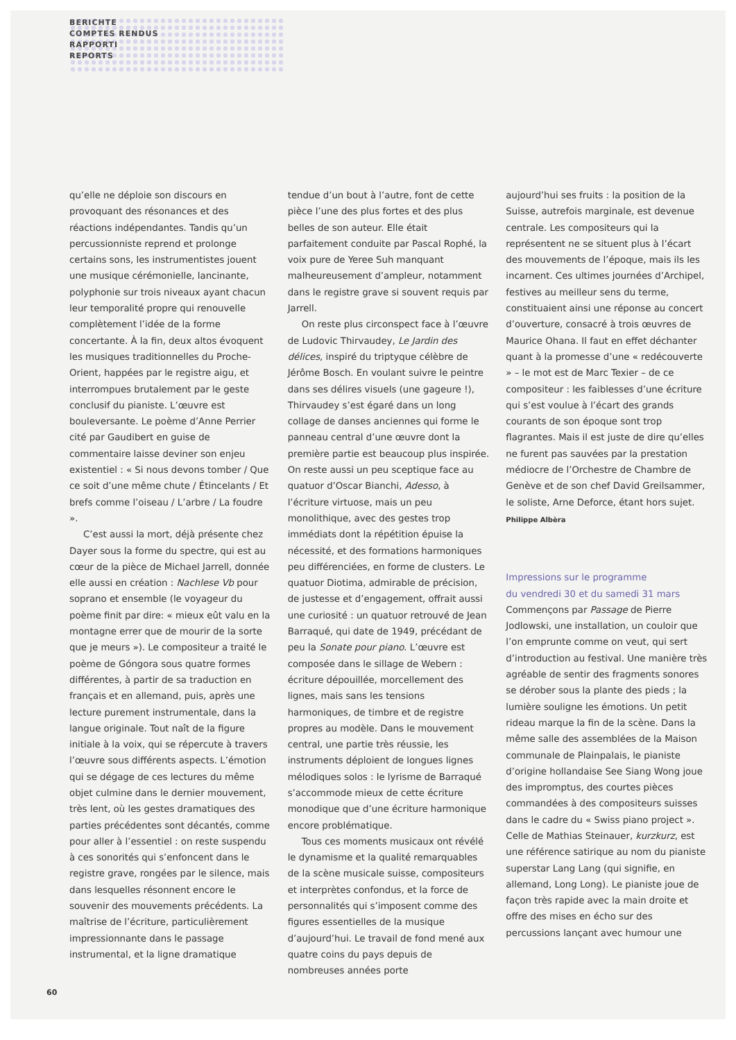BERICHTE
COMPTES RENDUS
RAPPORTI
REPORTS
qu’elle ne déploie son discours en provoquant des résonances et des réactions indépendantes. Tandis qu’un percussionniste reprend et prolonge certains sons, les instrumentistes jouent une musique cérémonielle, lancinante, polyphonie sur trois niveaux ayant chacun leur temporalité propre qui renouvelle complètement l’idée de la forme concertante. À la fin, deux altos évoquent les musiques traditionnelles du Proche-Orient, happées par le registre aigu, et interrompues brutalement par le geste conclusif du pianiste. L’œuvre est bouleversante. Le poème d’Anne Perrier cité par Gaudibert en guise de commentaire laisse deviner son enjeu existentiel : « Si nous devons tomber / Que ce soit d’une même chute / Étincelants / Et brefs comme l’oiseau / L’arbre / La foudre ».
C’est aussi la mort, déjà présente chez Dayer sous la forme du spectre, qui est au cœur de la pièce de Michael Jarrell, donnée elle aussi en création : Nachlese Vb pour soprano et ensemble (le voyageur du poème finit par dire: « mieux eût valu en la montagne errer que de mourir de la sorte que je meurs »). Le compositeur a traité le poème de Góngora sous quatre formes différentes, à partir de sa traduction en français et en allemand, puis, après une lecture purement instrumentale, dans la langue originale. Tout naît de la figure initiale à la voix, qui se répercute à travers l’œuvre sous différents aspects. L’émotion qui se dégage de ces lectures du même objet culmine dans le dernier mouvement, très lent, où les gestes dramatiques des parties précédentes sont décantés, comme pour aller à l’essentiel : on reste suspendu à ces sonorités qui s’enfoncent dans le registre grave, rongées par le silence, mais dans lesquelles résonnent encore le souvenir des mouvements précédents. La maîtrise de l’écriture, particulièrement impressionnante dans le passage instrumental, et la ligne dramatique
tendue d’un bout à l’autre, font de cette pièce l’une des plus fortes et des plus belles de son auteur. Elle était parfaitement conduite par Pascal Rophé, la voix pure de Yeree Suh manquant malheureusement d’ampleur, notamment dans le registre grave si souvent requis par Jarrell.
On reste plus circonspect face à l’œuvre de Ludovic Thirvaudey, Le Jardin des délices, inspiré du triptyque célèbre de Jérôme Bosch. En voulant suivre le peintre dans ses délires visuels (une gageure !), Thirvaudey s’est égaré dans un long collage de danses anciennes qui forme le panneau central d’une œuvre dont la première partie est beaucoup plus inspirée. On reste aussi un peu sceptique face au quatuor d’Oscar Bianchi, Adesso, à l’écriture virtuose, mais un peu monolithique, avec des gestes trop immédiats dont la répétition épuise la nécessité, et des formations harmoniques peu différenciées, en forme de clusters. Le quatuor Diotima, admirable de précision, de justesse et d’engagement, offrait aussi une curiosité : un quatuor retrouvé de Jean Barraqué, qui date de 1949, précédant de peu la Sonate pour piano. L’œuvre est composée dans le sillage de Webern : écriture dépouillée, morcellement des lignes, mais sans les tensions harmoniques, de timbre et de registre propres au modèle. Dans le mouvement central, une partie très réussie, les instruments déploient de longues lignes mélodiques solos : le lyrisme de Barraqué s’accommode mieux de cette écriture monodique que d’une écriture harmonique encore problématique.
Tous ces moments musicaux ont révélé le dynamisme et la qualité remarquables de la scène musicale suisse, compositeurs et interprètes confondus, et la force de personnalités qui s’imposent comme des figures essentielles de la musique d’aujourd’hui. Le travail de fond mené aux quatre coins du pays depuis de nombreuses années porte
aujourd’hui ses fruits : la position de la Suisse, autrefois marginale, est devenue centrale. Les compositeurs qui la représentent ne se situent plus à l’écart des mouvements de l’époque, mais ils les incarnent. Ces ultimes journées d’Archipel, festives au meilleur sens du terme, constituaient ainsi une réponse au concert d’ouverture, consacré à trois œuvres de Maurice Ohana. Il faut en effet déchanter quant à la promesse d’une « redécouverte » – le mot est de Marc Texier – de ce compositeur : les faiblesses d’une écriture qui s’est voulue à l’écart des grands courants de son époque sont trop flagrantes. Mais il est juste de dire qu’elles ne furent pas sauvées par la prestation médiocre de l’Orchestre de Chambre de Genève et de son chef David Greilsammer, le soliste, Arne Deforce, étant hors sujet.
Philippe Albèra
Impressions sur le programme
du vendredi 30 et du samedi 31 mars
Commençons par Passage de Pierre Jodlowski, une installation, un couloir que l’on emprunte comme on veut, qui sert d’introduction au festival. Une manière très agréable de sentir des fragments sonores se dérober sous la plante des pieds ; la lumière souligne les émotions. Un petit rideau marque la fin de la scène. Dans la même salle des assemblées de la Maison communale de Plainpalais, le pianiste d’origine hollandaise See Siang Wong joue des impromptus, des courtes pièces commandées à des compositeurs suisses dans le cadre du « Swiss piano project ». Celle de Mathias Steinauer, kurzkurz, est une référence satirique au nom du pianiste superstar Lang Lang (qui signifie, en allemand, Long Long). Le pianiste joue de façon très rapide avec la main droite et offre des mises en écho sur des percussions lançant avec humour une
60